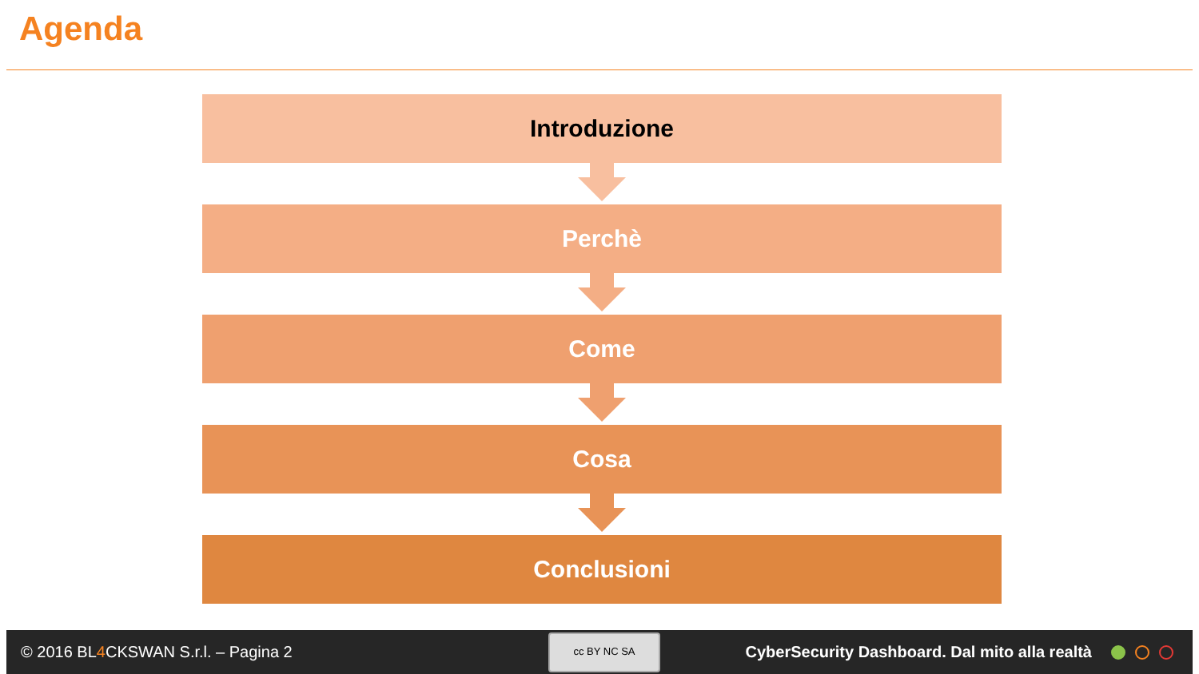Agenda
Introduzione
Perchè
Come
Cosa
Conclusioni
© 2016 BL4 CKSWAN S.r.l. – Pagina 2
cc BY NC SA
CyberSecurity Dashboard. Dal mito alla realtà